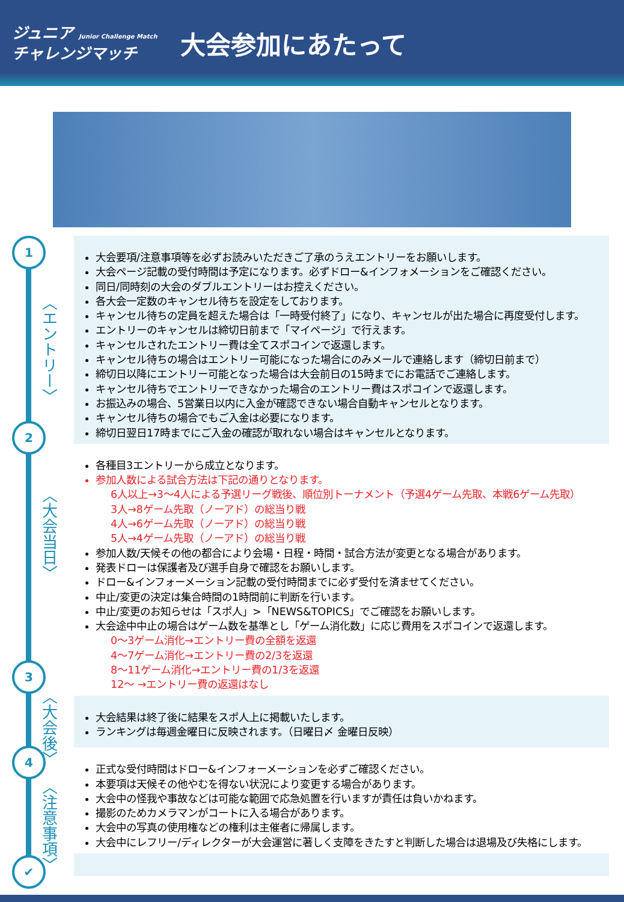ジュニア Junior Challenge Match
チャレンジマッチ
大会参加にあたって
1
〈エントリー〉
2
〈大会当日〉
3
〈大会後〉
4
〈注意事項〉
✔
大会要項/注意事項等を必ずお読みいただきご了承のうえエントリーをお願いします。
大会ページ記載の受付時間は予定になります。必ずドロー&インフォメーションをご確認ください。
同日/同時刻の大会のダブルエントリーはお控えください。
各大会一定数のキャンセル待ちを設定をしております。
キャンセル待ちの定員を超えた場合は「一時受付終了」になり、キャンセルが出た場合に再度受付します。
エントリーのキャンセルは締切日前まで「マイページ」で行えます。
キャンセルされたエントリー費は全てスポコインで返還します。
キャンセル待ちの場合はエントリー可能になった場合にのみメールで連絡します（締切日前まで）
締切日以降にエントリー可能となった場合は大会前日の15時までにお電話でご連絡します。
キャンセル待ちでエントリーできなかった場合のエントリー費はスポコインで返還します。
お振込みの場合、5営業日以内に入金が確認できない場合自動キャンセルとなります。
キャンセル待ちの場合でもご入金は必要になります。
締切日翌日17時までにご入金の確認が取れない場合はキャンセルとなります。
各種目3エントリーから成立となります。
参加人数による試合方法は下記の通りとなります。
6人以上→3～4人による予選リーグ戦後、順位別トーナメント（予選4ゲーム先取、本戦6ゲーム先取）
3人→8ゲーム先取（ノーアド）の総当り戦
4人→6ゲーム先取（ノーアド）の総当り戦
5人→4ゲーム先取（ノーアド）の総当り戦
参加人数/天候その他の都合により会場・日程・時間・試合方法が変更となる場合があります。
発表ドローは保護者及び選手自身で確認をお願いします。
ドロー&インフォーメーション記載の受付時間までに必ず受付を済ませてください。
中止/変更の決定は集合時間の1時間前に判断を行います。
中止/変更のお知らせは「スポ人」>「NEWS&TOPICS」でご確認をお願いします。
大会途中中止の場合はゲーム数を基準とし「ゲーム消化数」に応じ費用をスポコインで返還します。
0～3ゲーム消化→エントリー費の全額を返還
4～7ゲーム消化→エントリー費の2/3を返還
8～11ゲーム消化→エントリー費の1/3を返還
12～ →エントリー費の返還はなし
大会結果は終了後に結果をスポ人上に掲載いたします。
ランキングは毎週金曜日に反映されます。（日曜日〆 金曜日反映）
正式な受付時間はドロー&インフォーメーションを必ずご確認ください。
本要項は天候その他やむを得ない状況により変更する場合があります。
大会中の怪我や事故などは可能な範囲で応急処置を行いますが責任は負いかねます。
撮影のためカメラマンがコートに入る場合があります。
大会中の写真の使用権などの権利は主催者に帰属します。
大会中にレフリー/ディレクターが大会運営に著しく支障をきたすと判断した場合は退場及び失格にします。